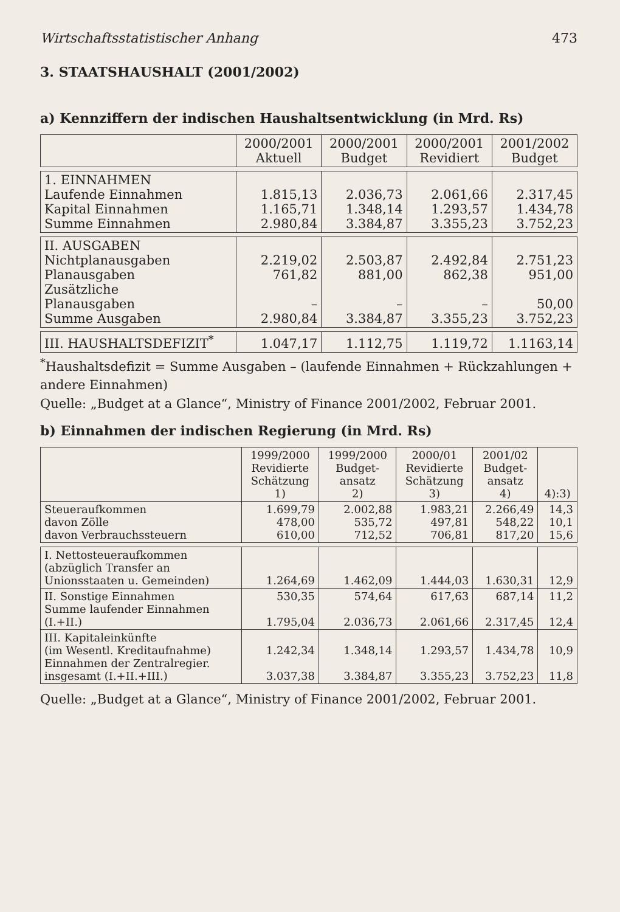Wirtschaftsstatistischer Anhang 473
3. STAATSHAUSHALT (2001/2002)
a) Kennziffern der indischen Haushaltsentwicklung (in Mrd. Rs)
| | 2000/2001 Aktuell | 2000/2001 Budget | 2000/2001 Revidiert | 2001/2002 Budget |
| --- | --- | --- | --- | --- |
| 1. EINNAHMEN Laufende Einnahmen Kapital Einnahmen Summe Einnahmen | 1.815,13 1.165,71 2.980,84 | 2.036,73 1.348,14 3.384,87 | 2.061,66 1.293,57 3.355,23 | 2.317,45 1.434,78 3.752,23 |
| II. AUSGABEN Nichtplanausgaben Planausgaben Zusätzliche Planausgaben Summe Ausgaben | 2.219,02 761,82 – 2.980,84 | 2.503,87 881,00 – 3.384,87 | 2.492,84 862,38 – 3.355,23 | 2.751,23 951,00 50,00 3.752,23 |
| III. HAUSHALTSDEFIZIT<sup>*</sup> | 1.047,17 | 1.112,75 | 1.119,72 | 1.1163,14 |
<sup>*</sup> Haushaltsdefizit = Summe Ausgaben – (laufende Einnahmen + Rückzahlungen + andere Einnahmen)
Quelle: „Budget at a Glance“, Ministry of Finance 2001/2002, Februar 2001.
b) Einnahmen der indischen Regierung (in Mrd. Rs)
| | 1999/2000 Revidierte Schätzung 1) | 1999/2000 Budget- ansatz 2) | 2000/01 Revidierte Schätzung 3) | 2001/02 Budget- ansatz 4) | 4):3) |
| --- | --- | --- | --- | --- | --- |
| Steueraufkommen davon Zölle davon Verbrauchssteuern | 1.699,79 478,00 610,00 | 2.002,88 535,72 712,52 | 1.983,21 497,81 706,81 | 2.266,49 548,22 817,20 | 14,3 10,1 15,6 |
| I. Nettosteueraufkommen (abzüglich Transfer an Unionsstaaten u. Gemeinden) | 1.264,69 | 1.462,09 | 1.444,03 | 1.630,31 | 12,9 |
| II. Sonstige Einnahmen Summe laufender Einnahmen (I.+II.) | 530,35 1.795,04 | 574,64 2.036,73 | 617,63 2.061,66 | 687,14 2.317,45 | 11,2 12,4 |
| III. Kapitaleinkünfte (im Wesentl. Kreditaufnahme) Einnahmen der Zentralregier. insgesamt (I.+II.+III.) | 1.242,34 3.037,38 | 1.348,14 3.384,87 | 1.293,57 3.355,23 | 1.434,78 3.752,23 | 10,9 11,8 |
Quelle: „Budget at a Glance“, Ministry of Finance 2001/2002, Februar 2001.